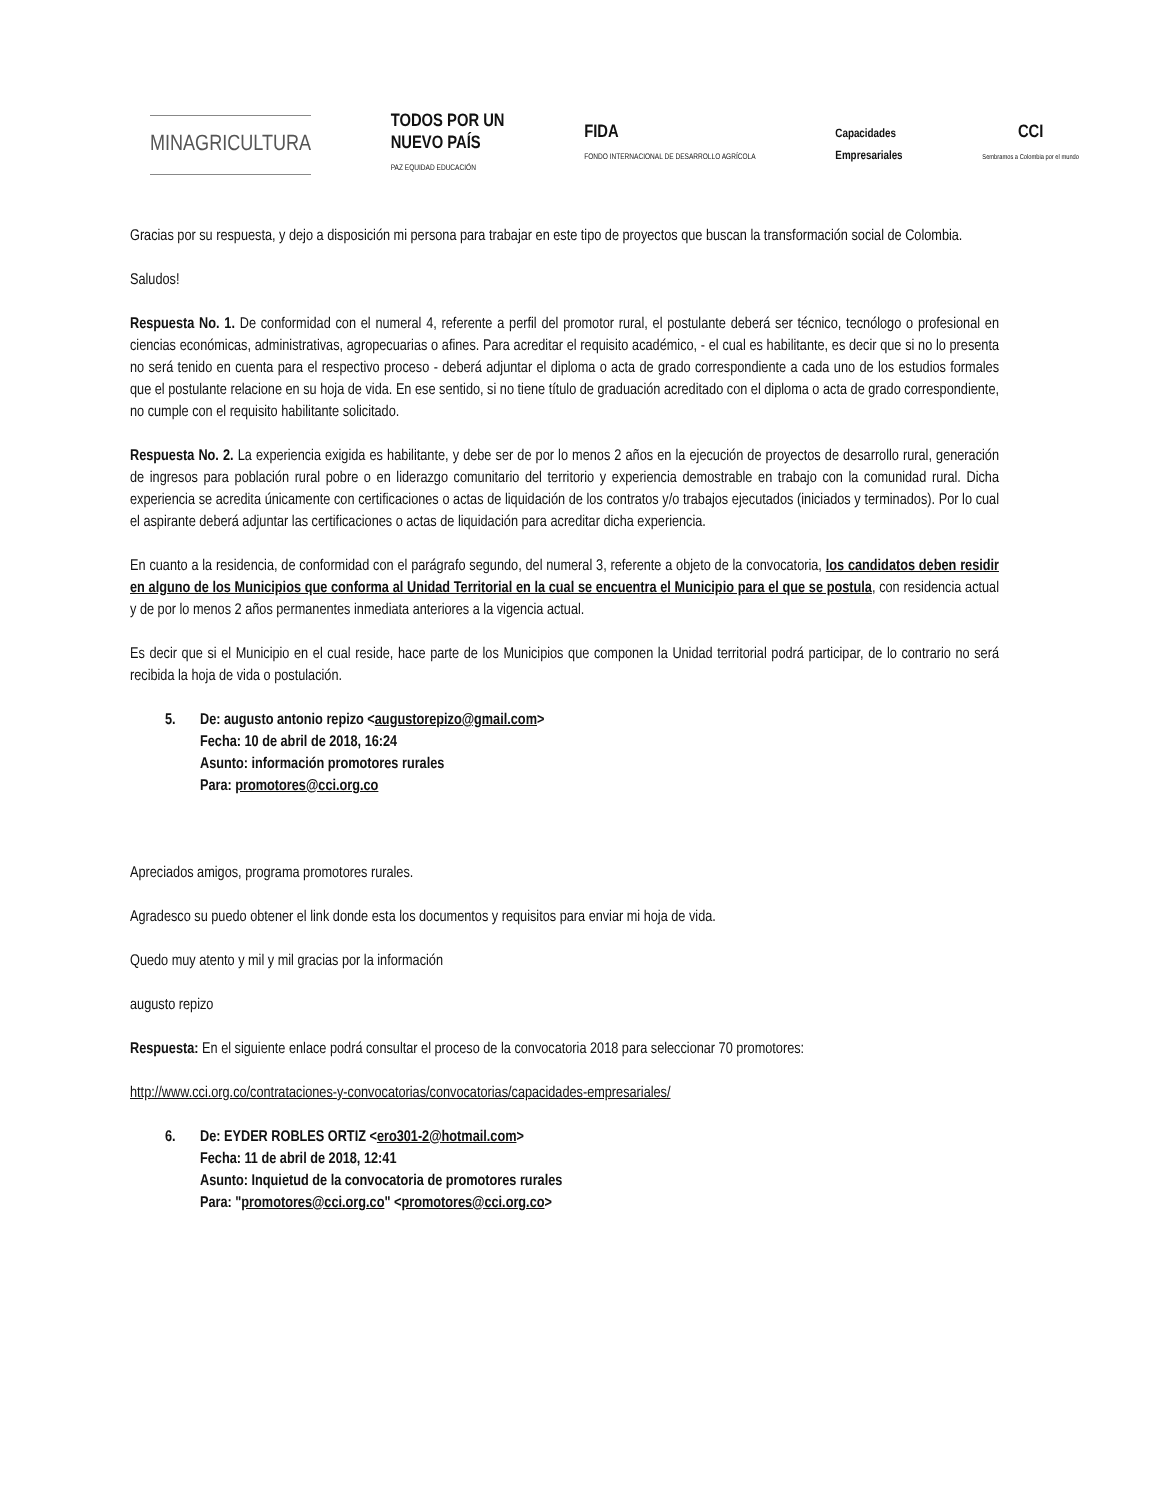MINAGRICULTURA
TODOS POR UN
NUEVO PAÍS
PAZ EQUIDAD EDUCACIÓN
FIDA
FONDO INTERNACIONAL DE DESARROLLO AGRÍCOLA
Capacidades
Empresariales
CCI
Sembramos a Colombia por el mundo
Gracias por su respuesta, y dejo a disposición mi persona para trabajar en este tipo de proyectos que buscan la transformación social de Colombia.
Saludos!
Respuesta No. 1. De conformidad con el numeral 4, referente a perfil del promotor rural, el postulante deberá ser técnico, tecnólogo o profesional en ciencias económicas, administrativas, agropecuarias o afines. Para acreditar el requisito académico, - el cual es habilitante, es decir que si no lo presenta no será tenido en cuenta para el respectivo proceso - deberá adjuntar el diploma o acta de grado correspondiente a cada uno de los estudios formales que el postulante relacione en su hoja de vida. En ese sentido, si no tiene título de graduación acreditado con el diploma o acta de grado correspondiente, no cumple con el requisito habilitante solicitado.
Respuesta No. 2. La experiencia exigida es habilitante, y debe ser de por lo menos 2 años en la ejecución de proyectos de desarrollo rural, generación de ingresos para población rural pobre o en liderazgo comunitario del territorio y experiencia demostrable en trabajo con la comunidad rural. Dicha experiencia se acredita únicamente con certificaciones o actas de liquidación de los contratos y/o trabajos ejecutados (iniciados y terminados). Por lo cual el aspirante deberá adjuntar las certificaciones o actas de liquidación para acreditar dicha experiencia.
En cuanto a la residencia, de conformidad con el parágrafo segundo, del numeral 3, referente a objeto de la convocatoria, los candidatos deben residir en alguno de los Municipios que conforma al Unidad Territorial en la cual se encuentra el Municipio para el que se postula, con residencia actual y de por lo menos 2 años permanentes inmediata anteriores a la vigencia actual.
Es decir que si el Municipio en el cual reside, hace parte de los Municipios que componen la Unidad territorial podrá participar, de lo contrario no será recibida la hoja de vida o postulación.
5. De: augusto antonio repizo <augustorepizo@gmail.com>
Fecha: 10 de abril de 2018, 16:24
Asunto: información promotores rurales
Para: promotores@cci.org.co
Apreciados amigos, programa promotores rurales.
Agradesco su puedo obtener el link donde esta los documentos y requisitos para enviar mi hoja de vida.
Quedo muy atento y mil y mil gracias por la información
augusto repizo
Respuesta: En el siguiente enlace podrá consultar el proceso de la convocatoria 2018 para seleccionar 70 promotores:
http://www.cci.org.co/contrataciones-y-convocatorias/convocatorias/capacidades-empresariales/
6. De: EYDER ROBLES ORTIZ <ero301-2@hotmail.com>
Fecha: 11 de abril de 2018, 12:41
Asunto: Inquietud de la convocatoria de promotores rurales
Para: "promotores@cci.org.co" <promotores@cci.org.co>